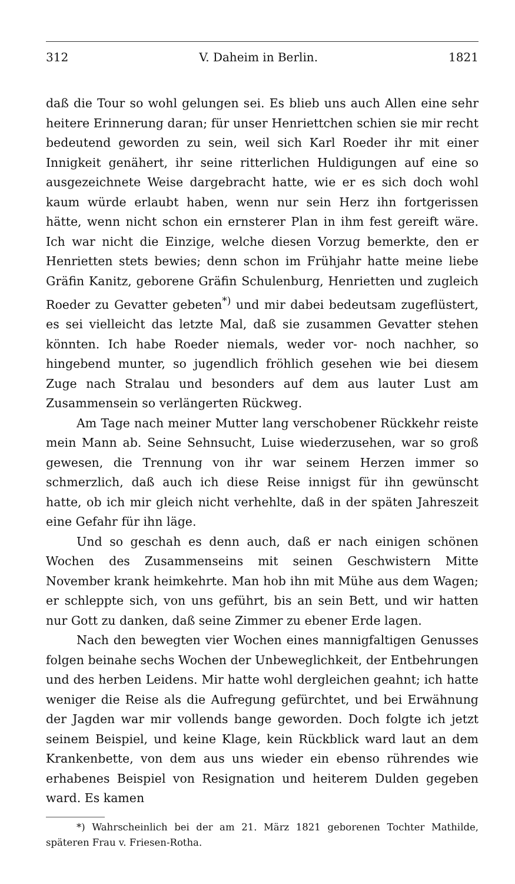312 V. Daheim in Berlin. 1821
daß die Tour so wohl gelungen sei. Es blieb uns auch Allen eine sehr heitere Erinnerung daran; für unser Henriettchen schien sie mir recht bedeutend geworden zu sein, weil sich Karl Roeder ihr mit einer Innigkeit genähert, ihr seine ritterlichen Huldigungen auf eine so ausgezeichnete Weise dargebracht hatte, wie er es sich doch wohl kaum würde erlaubt haben, wenn nur sein Herz ihn fortgerissen hätte, wenn nicht schon ein ernsterer Plan in ihm fest gereift wäre. Ich war nicht die Einzige, welche diesen Vorzug bemerkte, den er Henrietten stets bewies; denn schon im Frühjahr hatte meine liebe Gräfin Kanitz, geborene Gräfin Schulenburg, Henrietten und zugleich Roeder zu Gevatter gebeten<sup>*)</sup> und mir dabei bedeutsam zugeflüstert, es sei vielleicht das letzte Mal, daß sie zusammen Gevatter stehen könnten. Ich habe Roeder niemals, weder vor- noch nachher, so hingebend munter, so jugendlich fröhlich gesehen wie bei diesem Zuge nach Stralau und besonders auf dem aus lauter Lust am Zusammensein so verlängerten Rückweg.
Am Tage nach meiner Mutter lang verschobener Rückkehr reiste mein Mann ab. Seine Sehnsucht, Luise wiederzusehen, war so groß gewesen, die Trennung von ihr war seinem Herzen immer so schmerzlich, daß auch ich diese Reise innigst für ihn gewünscht hatte, ob ich mir gleich nicht verhehlte, daß in der späten Jahreszeit eine Gefahr für ihn läge.
Und so geschah es denn auch, daß er nach einigen schönen Wochen des Zusammenseins mit seinen Geschwistern Mitte November krank heimkehrte. Man hob ihn mit Mühe aus dem Wagen; er schleppte sich, von uns geführt, bis an sein Bett, und wir hatten nur Gott zu danken, daß seine Zimmer zu ebener Erde lagen.
Nach den bewegten vier Wochen eines mannigfaltigen Genusses folgen beinahe sechs Wochen der Unbeweglichkeit, der Entbehrungen und des herben Leidens. Mir hatte wohl dergleichen geahnt; ich hatte weniger die Reise als die Aufregung gefürchtet, und bei Erwähnung der Jagden war mir vollends bange geworden. Doch folgte ich jetzt seinem Beispiel, und keine Klage, kein Rückblick ward laut an dem Krankenbette, von dem aus uns wieder ein ebenso rührendes wie erhabenes Beispiel von Resignation und heiterem Dulden gegeben ward. Es kamen
*) Wahrscheinlich bei der am 21. März 1821 geborenen Tochter Mathilde, späteren Frau v. Friesen-Rotha.